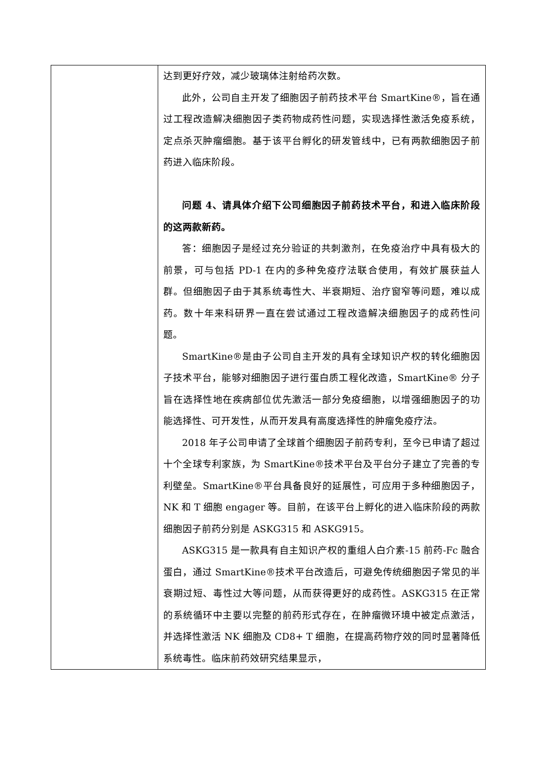| | 达到更好疗效，减少玻璃体注射给药次数。 此外，公司自主开发了细胞因子前药技术平台 SmartKine®，旨在通过工程改造解决细胞因子类药物成药性问题，实现选择性激活免疫系统，定点杀灭肿瘤细胞。基于该平台孵化的研发管线中，已有两款细胞因子前药进入临床阶段。 问题 4、请具体介绍下公司细胞因子前药技术平台，和进入临床阶段的这两款新药。 答：细胞因子是经过充分验证的共刺激剂，在免疫治疗中具有极大的前景，可与包括 PD-1 在内的多种免疫疗法联合使用，有效扩展获益人群。但细胞因子由于其系统毒性大、半衰期短、治疗窗窄等问题，难以成药。数十年来科研界一直在尝试通过工程改造解决细胞因子的成药性问题。 SmartKine®是由子公司自主开发的具有全球知识产权的转化细胞因子技术平台，能够对细胞因子进行蛋白质工程化改造，SmartKine® 分子旨在选择性地在疾病部位优先激活一部分免疫细胞，以增强细胞因子的功能选择性、可开发性，从而开发具有高度选择性的肿瘤免疫疗法。 2018 年子公司申请了全球首个细胞因子前药专利，至今已申请了超过十个全球专利家族，为 SmartKine®技术平台及平台分子建立了完善的专利壁垒。SmartKine®平台具备良好的延展性，可应用于多种细胞因子，NK 和 T 细胞 engager 等。目前，在该平台上孵化的进入临床阶段的两款细胞因子前药分别是 ASKG315 和 ASKG915。 ASKG315 是一款具有自主知识产权的重组人白介素-15 前药-Fc 融合蛋白，通过 SmartKine®技术平台改造后，可避免传统细胞因子常见的半衰期过短、毒性过大等问题，从而获得更好的成药性。ASKG315 在正常的系统循环中主要以完整的前药形式存在，在肿瘤微环境中被定点激活，并选择性激活 NK 细胞及 CD8+ T 细胞，在提高药物疗效的同时显著降低系统毒性。临床前药效研究结果显示， |